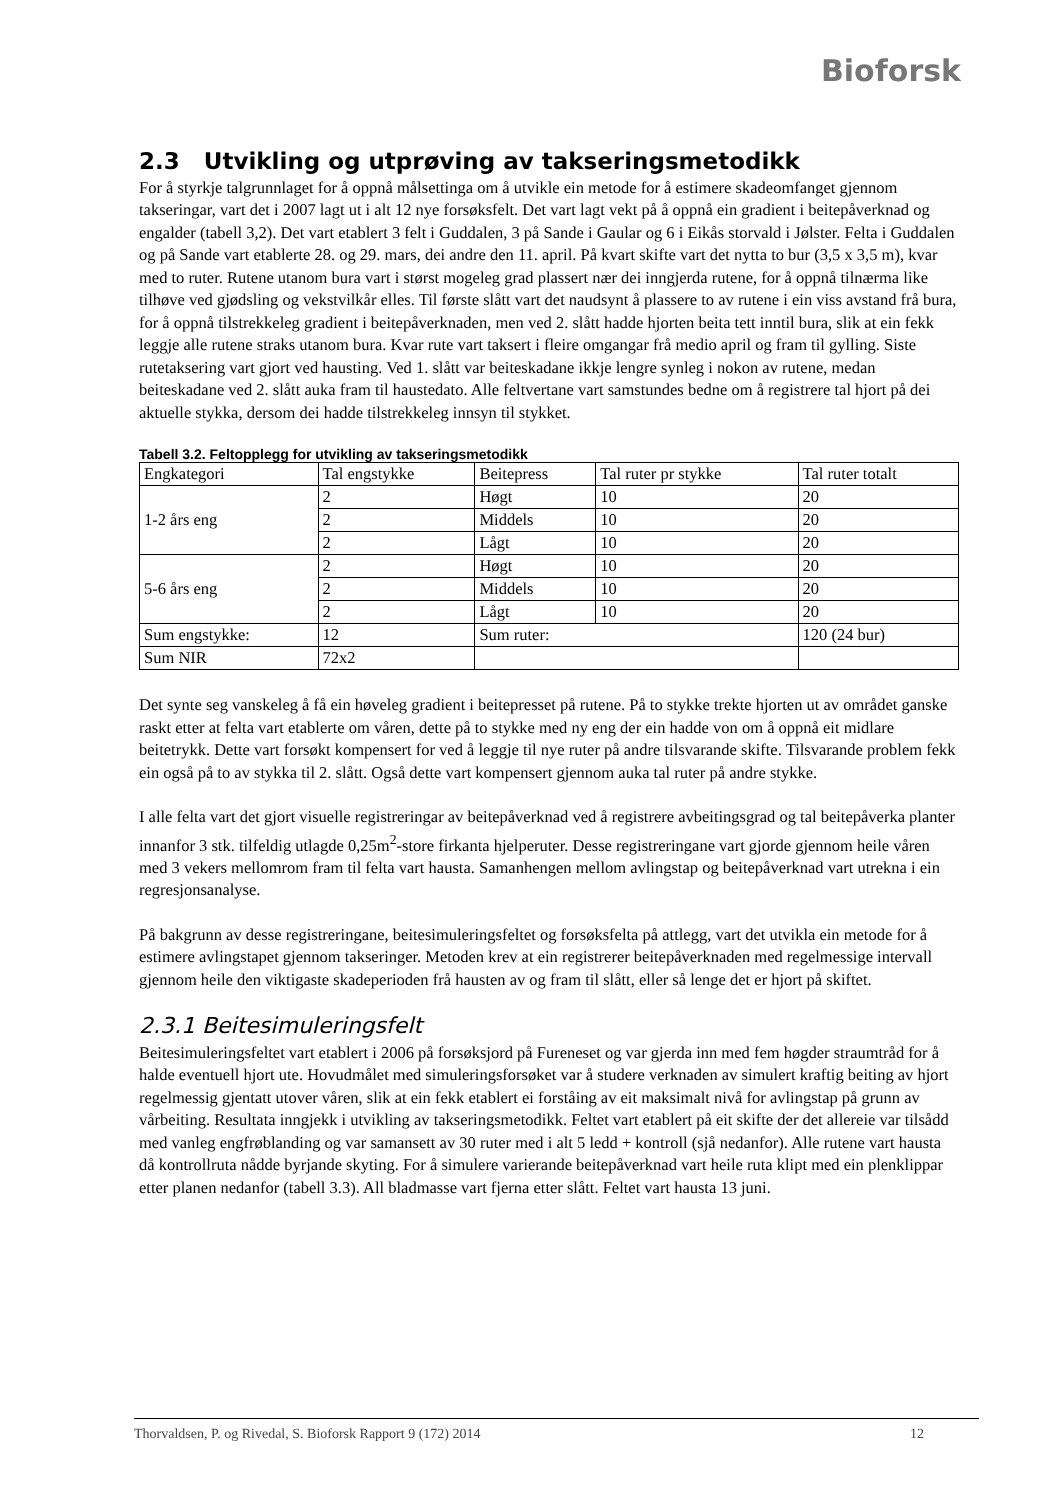Bioforsk
2.3 Utvikling og utprøving av takseringsmetodikk
For å styrkje talgrunnlaget for å oppnå målsettinga om å utvikle ein metode for å estimere skadeomfanget gjennom takseringar, vart det i 2007 lagt ut i alt 12 nye forsøksfelt. Det vart lagt vekt på å oppnå ein gradient i beitepåverknad og engalder (tabell 3,2). Det vart etablert 3 felt i Guddalen, 3 på Sande i Gaular og 6 i Eikås storvald i Jølster. Felta i Guddalen og på Sande vart etablerte 28. og 29. mars, dei andre den 11. april. På kvart skifte vart det nytta to bur (3,5 x 3,5 m), kvar med to ruter. Rutene utanom bura vart i størst mogeleg grad plassert nær dei inngjerda rutene, for å oppnå tilnærma like tilhøve ved gjødsling og vekstvilkår elles. Til første slått vart det naudsynt å plassere to av rutene i ein viss avstand frå bura, for å oppnå tilstrekkeleg gradient i beitepåverknaden, men ved 2. slått hadde hjorten beita tett inntil bura, slik at ein fekk leggje alle rutene straks utanom bura. Kvar rute vart taksert i fleire omgangar frå medio april og fram til gylling. Siste rutetaksering vart gjort ved hausting. Ved 1. slått var beiteskadane ikkje lengre synleg i nokon av rutene, medan beiteskadane ved 2. slått auka fram til haustedato. Alle feltvertane vart samstundes bedne om å registrere tal hjort på dei aktuelle stykka, dersom dei hadde tilstrekkeleg innsyn til stykket.
Tabell 3.2. Feltopplegg for utvikling av takseringsmetodikk
| Engkategori | Tal engstykke | Beitepress | Tal ruter pr stykke | Tal ruter totalt |
| 1-2 års eng | 2 | Høgt | 10 | 20 |
| | 2 | Middels | 10 | 20 |
| | 2 | Lågt | 10 | 20 |
| 5-6 års eng | 2 | Høgt | 10 | 20 |
| | 2 | Middels | 10 | 20 |
| | 2 | Lågt | 10 | 20 |
| Sum engstykke: | 12 | Sum ruter: | | 120 (24 bur) |
| Sum NIR | 72x2 | | | |
Det synte seg vanskeleg å få ein høveleg gradient i beitepresset på rutene. På to stykke trekte hjorten ut av området ganske raskt etter at felta vart etablerte om våren, dette på to stykke med ny eng der ein hadde von om å oppnå eit midlare beitetrykk. Dette vart forsøkt kompensert for ved å leggje til nye ruter på andre tilsvarande skifte. Tilsvarande problem fekk ein også på to av stykka til 2. slått. Også dette vart kompensert gjennom auka tal ruter på andre stykke.
I alle felta vart det gjort visuelle registreringar av beitepåverknad ved å registrere avbeitingsgrad og tal beitepåverka planter innanfor 3 stk. tilfeldig utlagde 0,25m<sup>2</sup>-store firkanta hjelperuter. Desse registreringane vart gjorde gjennom heile våren med 3 vekers mellomrom fram til felta vart hausta. Samanhengen mellom avlingstap og beitepåverknad vart utrekna i ein regresjonsanalyse.
På bakgrunn av desse registreringane, beitesimuleringsfeltet og forsøksfelta på attlegg, vart det utvikla ein metode for å estimere avlingstapet gjennom takseringer. Metoden krev at ein registrerer beitepåverknaden med regelmessige intervall gjennom heile den viktigaste skadeperioden frå hausten av og fram til slått, eller så lenge det er hjort på skiftet.
2.3.1 Beitesimuleringsfelt
Beitesimuleringsfeltet vart etablert i 2006 på forsøksjord på Fureneset og var gjerda inn med fem høgder straumtråd for å halde eventuell hjort ute. Hovudmålet med simuleringsforsøket var å studere verknaden av simulert kraftig beiting av hjort regelmessig gjentatt utover våren, slik at ein fekk etablert ei forståing av eit maksimalt nivå for avlingstap på grunn av vårbeiting. Resultata inngjekk i utvikling av takseringsmetodikk. Feltet vart etablert på eit skifte der det allereie var tilsådd med vanleg engfrøblanding og var samansett av 30 ruter med i alt 5 ledd + kontroll (sjå nedanfor). Alle rutene vart hausta då kontrollruta nådde byrjande skyting. For å simulere varierande beitepåverknad vart heile ruta klipt med ein plenklippar etter planen nedanfor (tabell 3.3). All bladmasse vart fjerna etter slått. Feltet vart hausta 13 juni.
Thorvaldsen, P. og Rivedal, S. Bioforsk Rapport 9 (172) 2014 12